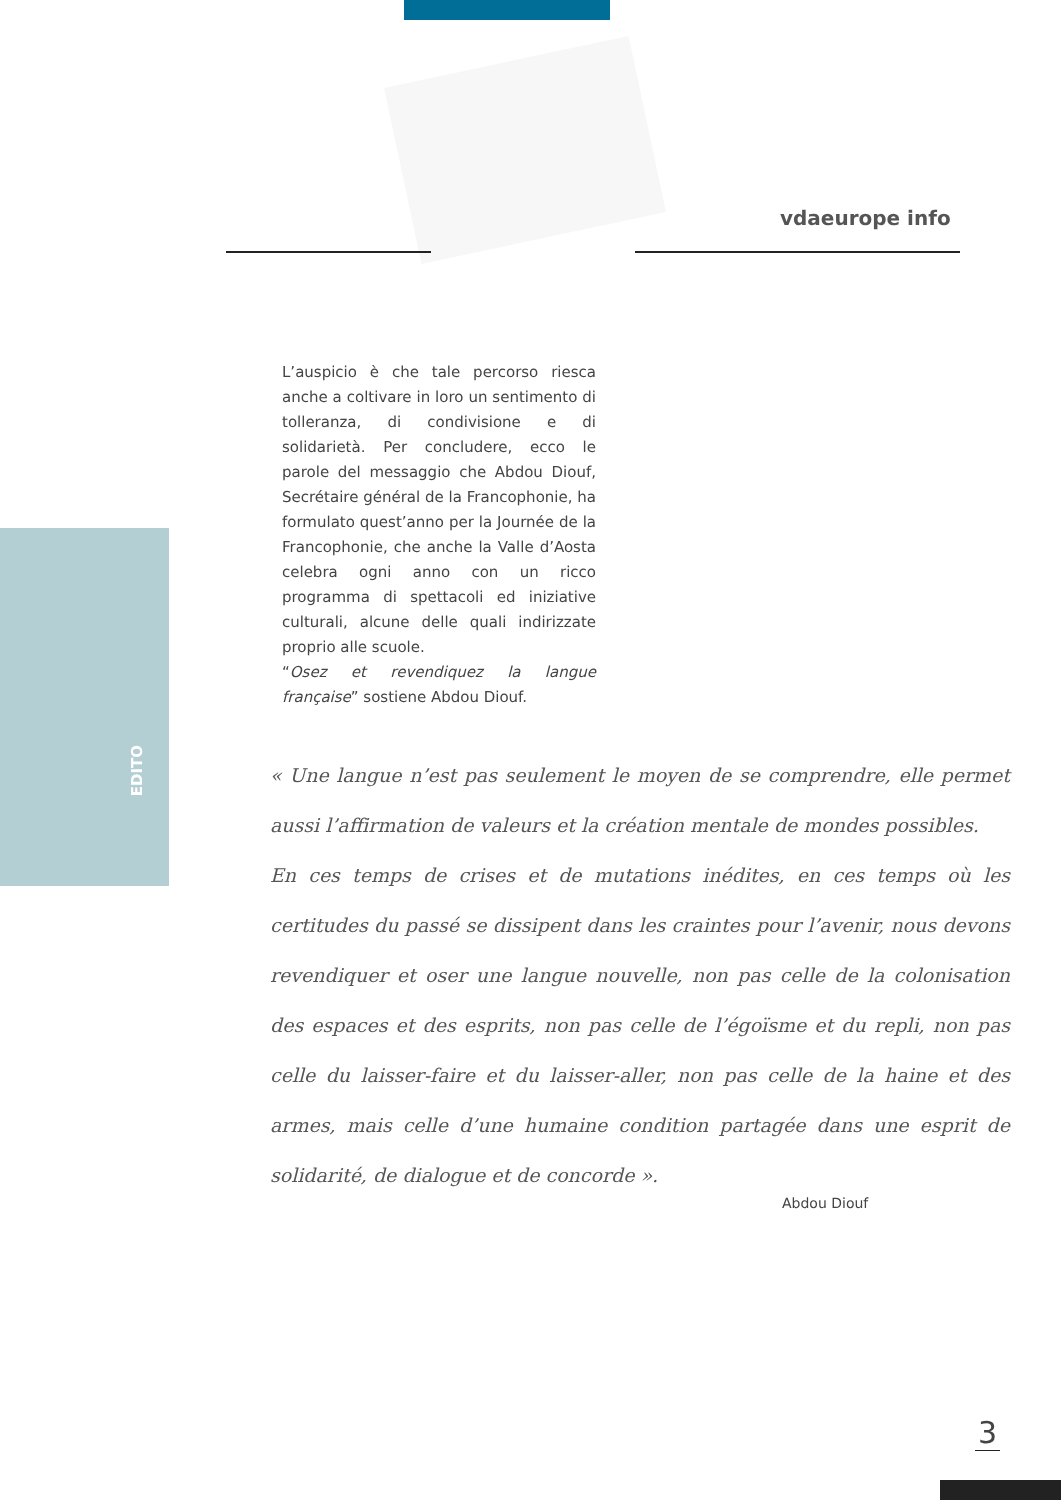vdaeurope info
EDITO
L’auspicio è che tale percorso riesca anche a coltivare in loro un sentimento di tolleranza, di condivisione e di solidarietà. Per concludere, ecco le parole del messaggio che Abdou Diouf, Secrétaire général de la Francophonie, ha formulato quest’anno per la Journée de la Francophonie, che anche la Valle d’Aosta celebra ogni anno con un ricco programma di spettacoli ed iniziative culturali, alcune delle quali indirizzate proprio alle scuole.
“Osez et revendiquez la langue française” sostiene Abdou Diouf.
« Une langue n’est pas seulement le moyen de se comprendre, elle permet aussi l’affirmation de valeurs et la création mentale de mondes possibles.
En ces temps de crises et de mutations inédites, en ces temps où les certitudes du passé se dissipent dans les craintes pour l’avenir, nous devons revendiquer et oser une langue nouvelle, non pas celle de la colonisation des espaces et des esprits, non pas celle de l’égoïsme et du repli, non pas celle du laisser-faire et du laisser-aller, non pas celle de la haine et des armes, mais celle d’une humaine condition partagée dans une esprit de solidarité, de dialogue et de concorde ».
Abdou Diouf
3